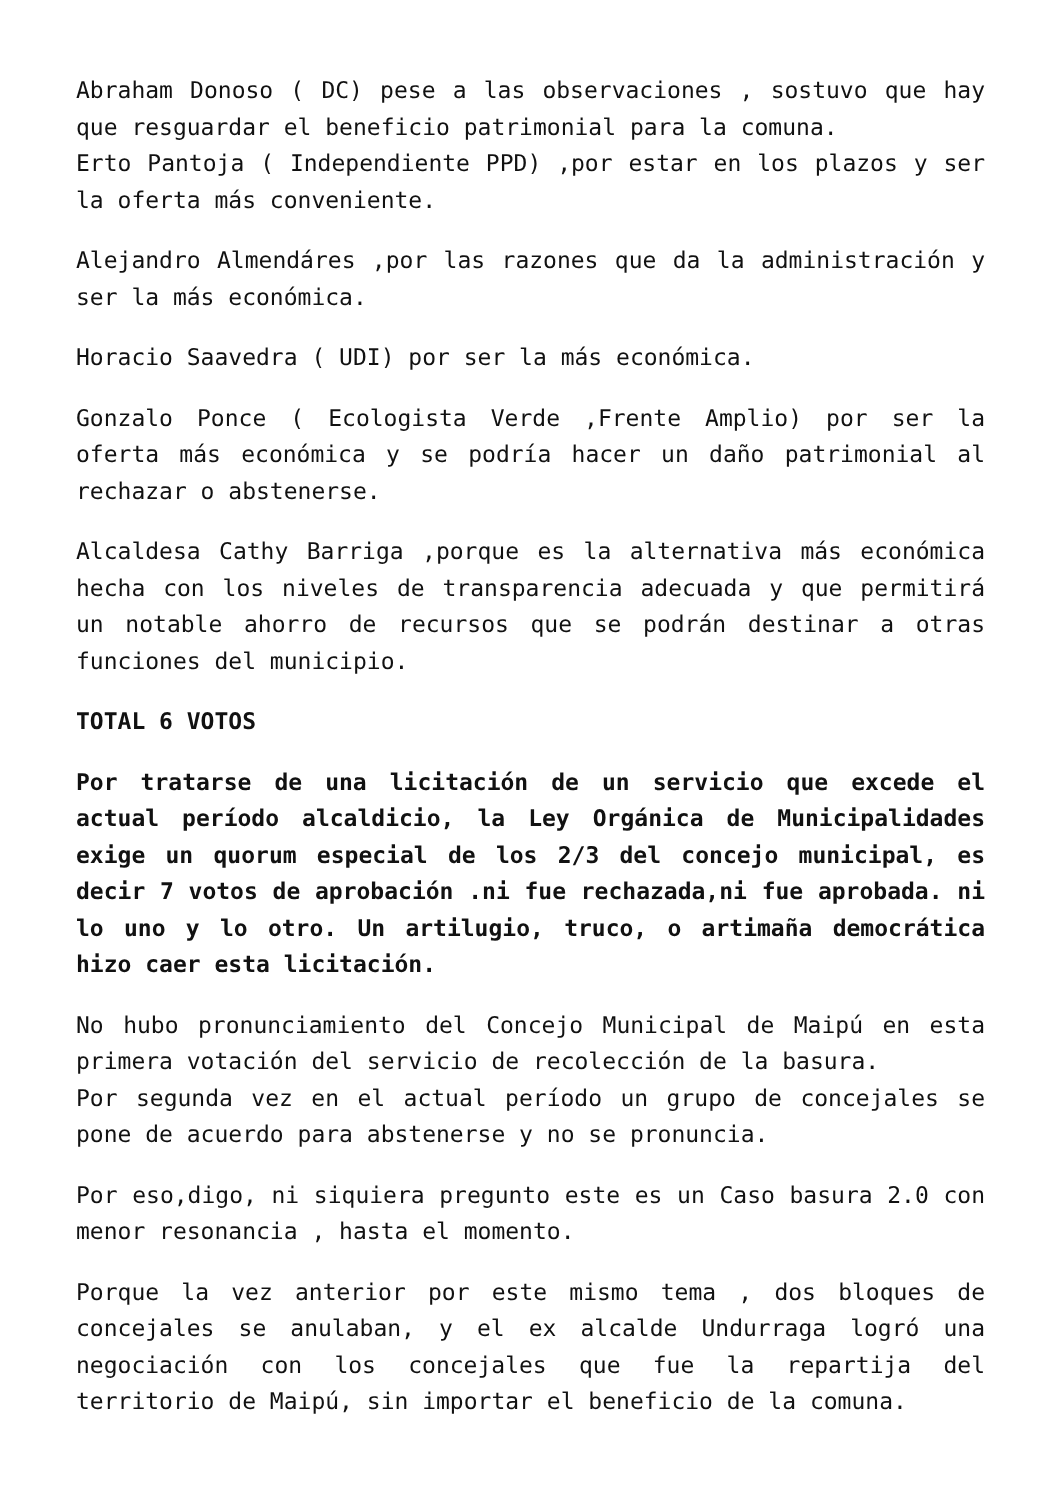Abraham Donoso ( DC) pese a las observaciones , sostuvo que hay que resguardar el beneficio patrimonial para la comuna.
Erto Pantoja ( Independiente PPD) ,por estar en los plazos y ser la oferta más conveniente.
Alejandro Almendáres ,por las razones que da la administración y ser la más económica.
Horacio Saavedra ( UDI) por ser la más económica.
Gonzalo Ponce ( Ecologista Verde ,Frente Amplio) por ser la oferta más económica y se podría hacer un daño patrimonial al rechazar o abstenerse.
Alcaldesa Cathy Barriga ,porque es la alternativa más económica hecha con los niveles de transparencia adecuada y que permitirá un notable ahorro de recursos que se podrán destinar a otras funciones del municipio.
TOTAL 6 VOTOS
Por tratarse de una licitación de un servicio que excede el actual período alcaldicio, la Ley Orgánica de Municipalidades exige un quorum especial de los 2/3 del concejo municipal, es decir 7 votos de aprobación .ni fue rechazada,ni fue aprobada. ni lo uno y lo otro. Un artilugio, truco, o artimaña democrática hizo caer esta licitación.
No hubo pronunciamiento del Concejo Municipal de Maipú en esta primera votación del servicio de recolección de la basura.
Por segunda vez en el actual período un grupo de concejales se pone de acuerdo para abstenerse y no se pronuncia.
Por eso,digo, ni siquiera pregunto este es un Caso basura 2.0 con menor resonancia , hasta el momento.
Porque la vez anterior por este mismo tema , dos bloques de concejales se anulaban, y el ex alcalde Undurraga logró una negociación con los concejales que fue la repartija del territorio de Maipú, sin importar el beneficio de la comuna.